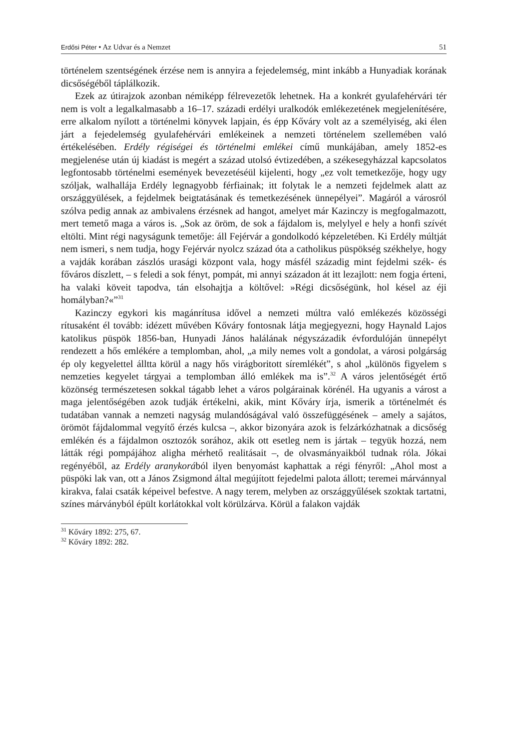Erdősi Péter • Az Udvar és a Nemzet 51
történelem szentségének érzése nem is annyira a fejedelemség, mint inkább a Hunyadiak korának dicsőségéből táplálkozik.
Ezek az útirajzok azonban némiképp félrevezetők lehetnek. Ha a konkrét gyulafehérvári tér nem is volt a legalkalmasabb a 16–17. századi erdélyi uralkodók emlékezetének megjelenítésére, erre alkalom nyílott a történelmi könyvek lapjain, és épp Kőváry volt az a személyiség, aki élen járt a fejedelemség gyulafehérvári emlékeinek a nemzeti történelem szellemében való értékelésében. Erdély régiségei és történelmi emlékei című munkájában, amely 1852-es megjelenése után új kiadást is megért a század utolsó évtizedében, a székesegyházzal kapcsolatos legfontosabb történelmi események bevezetéséül kijelenti, hogy „ez volt temetkezője, hogy ugy szóljak, walhallája Erdély legnagyobb férfiainak; itt folytak le a nemzeti fejdelmek alatt az országgyülések, a fejdelmek beigtatásának és temetkezésének ünnepélyei”. Magáról a városról szólva pedig annak az ambivalens érzésnek ad hangot, amelyet már Kazinczy is megfogalmazott, mert temető maga a város is. „Sok az öröm, de sok a fájdalom is, melylyel e hely a honfi szívét eltölti. Mint régi nagyságunk temetője: áll Fejérvár a gondolkodó képzeletében. Ki Erdély múltját nem ismeri, s nem tudja, hogy Fejérvár nyolcz század óta a catholikus püspökség székhelye, hogy a vajdák korában zászlós urasági központ vala, hogy másfél századig mint fejdelmi szék- és főváros díszlett, – s feledi a sok fényt, pompát, mi annyi századon át itt lezajlott: nem fogja érteni, ha valaki köveit tapodva, tán elsohajtja a költővel: »Régi dicsőségünk, hol késel az éji homályban?«”<sup>31</sup>
Kazinczy egykori kis magánrítusa idővel a nemzeti múltra való emlékezés közösségi rítusaként él tovább: idézett művében Kőváry fontosnak látja megjegyezni, hogy Haynald Lajos katolikus püspök 1856-ban, Hunyadi János halálának négyszázadik évfordulóján ünnepélyt rendezett a hős emlékére a templomban, ahol, „a mily nemes volt a gondolat, a városi polgárság ép oly kegyelettel álltta körül a nagy hős virágboritott síremlékét”, s ahol „különös figyelem s nemzeties kegyelet tárgyai a templomban álló emlékek ma is”.<sup>32</sup> A város jelentőségét értő közönség természetesen sokkal tágabb lehet a város polgárainak körénél. Ha ugyanis a várost a maga jelentőségében azok tudják értékelni, akik, mint Kőváry írja, ismerik a történelmét és tudatában vannak a nemzeti nagyság mulandóságával való összefüggésének – amely a sajátos, örömöt fájdalommal vegyítő érzés kulcsa –, akkor bizonyára azok is felzárkózhatnak a dicsőség emlékén és a fájdalmon osztozók sorához, akik ott esetleg nem is jártak – tegyük hozzá, nem látták régi pompájához aligha mérhető realitásait –, de olvasmányaikból tudnak róla. Jókai regényéből, az Erdély aranykorából ilyen benyomást kaphattak a régi fényről: „Ahol most a püspöki lak van, ott a János Zsigmond által megújított fejedelmi palota állott; teremei márvánnyal kirakva, falai csaták képeivel befestve. A nagy terem, melyben az országgyűlések szoktak tartatni, színes márványból épült korlátokkal volt körülzárva. Körül a falakon vajdák
<sup>31</sup> Kőváry 1892: 275, 67.
<sup>32</sup> Kőváry 1892: 282.